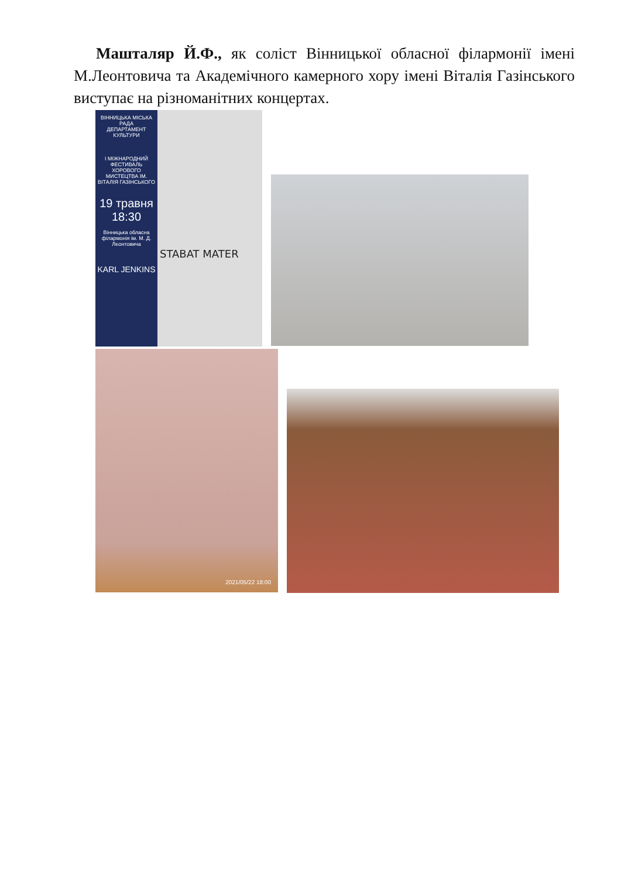Машталяр Й.Ф., як соліст Вінницької обласної філармонії імені М.Леонтовича та Академічного камерного хору імені Віталія Газінського виступає на різноманітних концертах.
ВІННИЦЬКА МІСЬКА РАДА
ДЕПАРТАМЕНТ КУЛЬТУРИ
I МІЖНАРОДНИЙ ФЕСТИВАЛЬ ХОРОВОГО МИСТЕЦТВА ІМ. ВІТАЛІЯ ГАЗІНСЬКОГО
19 травня
18:30
Вінницька обласна філармонія ім. М. Д. Леонтовича
KARL JENKINS
STABAT MATER
2021/05/22 18:00